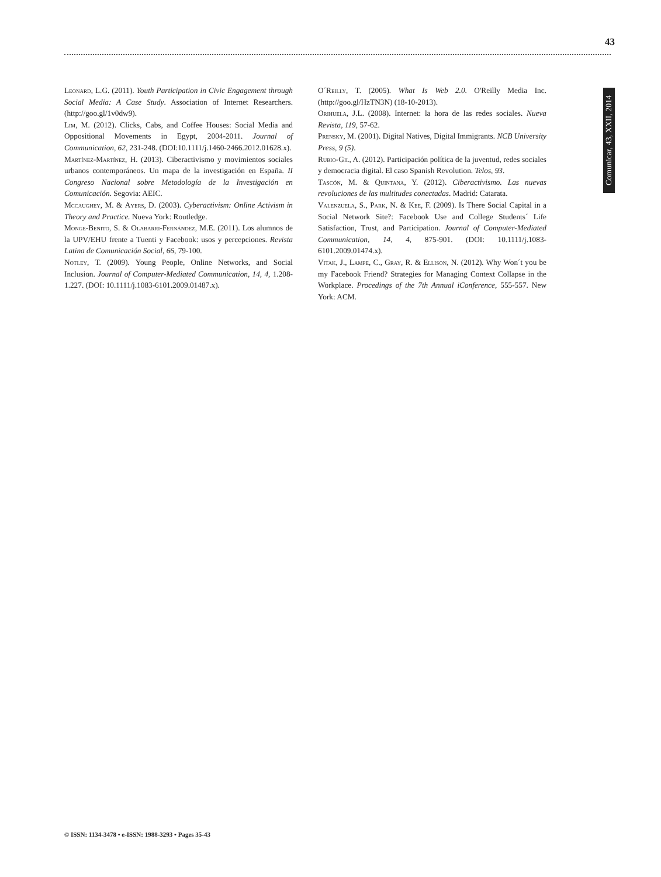43
Comunicar, 43, XXII, 2014
Leonard, L.G. (2011). Youth Participation in Civic Engagement through Social Media: A Case Study. Association of Internet Researchers. (http://goo.gl/1v0dw9).
Lim, M. (2012). Clicks, Cabs, and Coffee Houses: Social Media and Oppositional Movements in Egypt, 2004-2011. Journal of Communication, 62, 231-248. (DOI:10.1111/j.1460-2466.2012.01628.x).
Martínez-Martínez, H. (2013). Ciberactivismo y movimientos sociales urbanos contemporáneos. Un mapa de la investigación en España. II Congreso Nacional sobre Metodología de la Investigación en Comunicación. Segovia: AEIC.
Mccaughey, M. & Ayers, D. (2003). Cyberactivism: Online Activism in Theory and Practice. Nueva York: Routledge.
Monge-Benito, S. & Olabarri-Fernández, M.E. (2011). Los alumnos de la UPV/EHU frente a Tuenti y Facebook: usos y percepciones. Revista Latina de Comunicación Social, 66, 79-100.
Notley, T. (2009). Young People, Online Networks, and Social Inclusion. Journal of Computer-Mediated Communication, 14, 4, 1.208-1.227. (DOI: 10.1111/j.1083-6101.2009.01487.x).
O´Reilly, T. (2005). What Is Web 2.0. O'Reilly Media Inc. (http://goo.gl/HzTN3N) (18-10-2013).
Orihuela, J.L. (2008). Internet: la hora de las redes sociales. Nueva Revista, 119, 57-62.
Prensky, M. (2001). Digital Natives, Digital Immigrants. NCB University Press, 9 (5).
Rubio-Gil, A. (2012). Participación política de la juventud, redes sociales y democracia digital. El caso Spanish Revolution. Telos, 93.
Tascón, M. & Quintana, Y. (2012). Ciberactivismo. Las nuevas revoluciones de las multitudes conectadas. Madrid: Catarata.
Valenzuela, S., Park, N. & Kee, F. (2009). Is There Social Capital in a Social Network Site?: Facebook Use and College Students´ Life Satisfaction, Trust, and Participation. Journal of Computer-Mediated Communication, 14, 4, 875-901. (DOI: 10.1111/j.1083-6101.2009.01474.x).
Vitak, J., Lampe, C., Gray, R. & Ellison, N. (2012). Why Won´t you be my Facebook Friend? Strategies for Managing Context Collapse in the Workplace. Procedings of the 7th Annual iConference, 555-557. New York: ACM.
© ISSN: 1134-3478 • e-ISSN: 1988-3293 • Pages 35-43